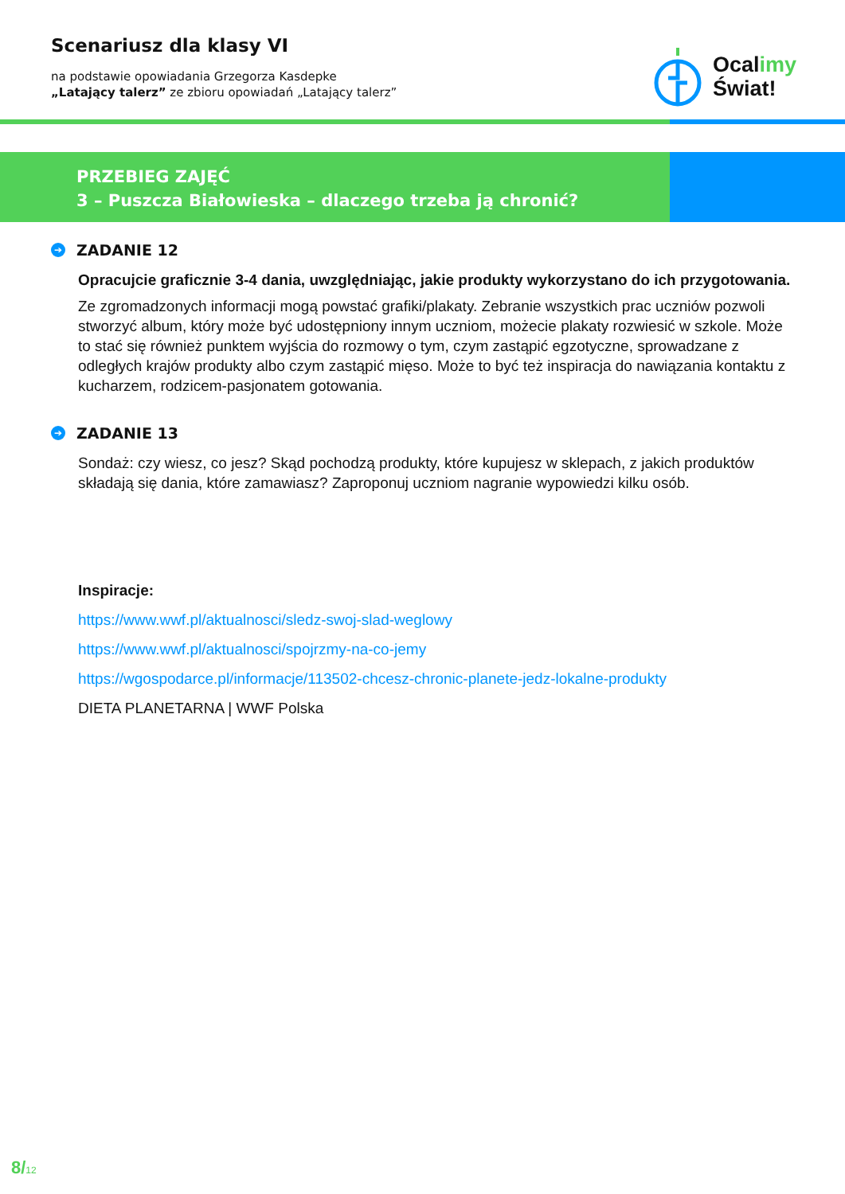Scenariusz dla klasy VI
na podstawie opowiadania Grzegorza Kasdepke
„Latający talerz” ze zbioru opowiadań „Latający talerz”
Ocalimy
Świat!
PRZEBIEG ZAJĘĆ
3 – Puszcza Białowieska – dlaczego trzeba ją chronić?
➔ ZADANIE 12
Opracujcie graficznie 3-4 dania, uwzględniając, jakie produkty wykorzystano do ich przygotowania.
Ze zgromadzonych informacji mogą powstać grafiki/plakaty. Zebranie wszystkich prac uczniów pozwoli stworzyć album, który może być udostępniony innym uczniom, możecie plakaty rozwiesić w szkole. Może to stać się również punktem wyjścia do rozmowy o tym, czym zastąpić egzotyczne, sprowadzane z odległych krajów produkty albo czym zastąpić mięso. Może to być też inspiracja do nawiązania kontaktu z kucharzem, rodzicem-pasjonatem gotowania.
➔ ZADANIE 13
Sondaż: czy wiesz, co jesz? Skąd pochodzą produkty, które kupujesz w sklepach, z jakich produktów składają się dania, które zamawiasz? Zaproponuj uczniom nagranie wypowiedzi kilku osób.
Inspiracje:
https://www.wwf.pl/aktualnosci/sledz-swoj-slad-weglowy
https://www.wwf.pl/aktualnosci/spojrzmy-na-co-jemy
https://wgospodarce.pl/informacje/113502-chcesz-chronic-planete-jedz-lokalne-produkty
DIETA PLANETARNA | WWF Polska
8/12